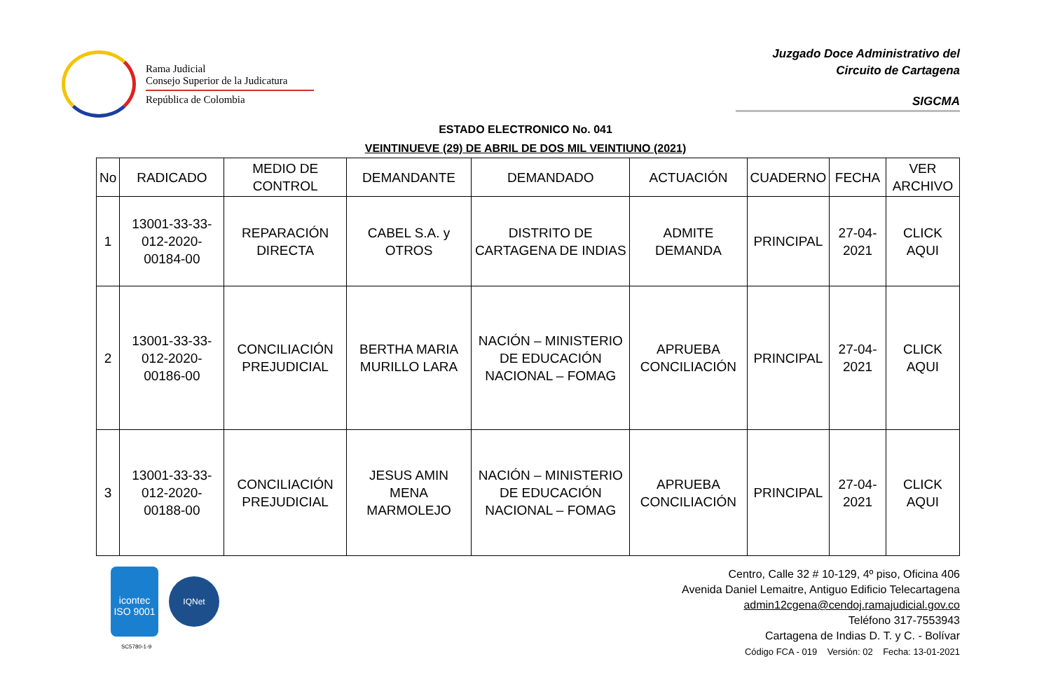Rama Judicial
Consejo Superior de la Judicatura
República de Colombia
Juzgado Doce Administrativo del
Circuito de Cartagena
SIGCMA
ESTADO ELECTRONICO No. 041
VEINTINUEVE (29) DE ABRIL DE DOS MIL VEINTIUNO (2021)
| No | RADICADO | MEDIO DE CONTROL | DEMANDANTE | DEMANDADO | ACTUACIÓN | CUADERNO | FECHA | VER ARCHIVO |
| --- | --- | --- | --- | --- | --- | --- | --- | --- |
| 1 | 13001-33-33-012-2020-00184-00 | REPARACIÓN DIRECTA | CABEL S.A. y OTROS | DISTRITO DE CARTAGENA DE INDIAS | ADMITE DEMANDA | PRINCIPAL | 27-04-2021 | CLICK AQUI |
| 2 | 13001-33-33-012-2020-00186-00 | CONCILIACIÓN PREJUDICIAL | BERTHA MARIA MURILLO LARA | NACIÓN – MINISTERIO DE EDUCACIÓN NACIONAL – FOMAG | APRUEBA CONCILIACIÓN | PRINCIPAL | 27-04-2021 | CLICK AQUI |
| 3 | 13001-33-33-012-2020-00188-00 | CONCILIACIÓN PREJUDICIAL | JESUS AMIN MENA MARMOLEJO | NACIÓN – MINISTERIO DE EDUCACIÓN NACIONAL – FOMAG | APRUEBA CONCILIACIÓN | PRINCIPAL | 27-04-2021 | CLICK AQUI |
icontec
ISO 9001
IQNet
SC5780-1-9
Centro, Calle 32 # 10-129, 4º piso, Oficina 406
Avenida Daniel Lemaitre, Antiguo Edificio Telecartagena
admin12cgena@cendoj.ramajudicial.gov.co
Teléfono 317-7553943
Cartagena de Indias D. T. y C. - Bolívar
Código FCA - 019 Versión: 02 Fecha: 13-01-2021